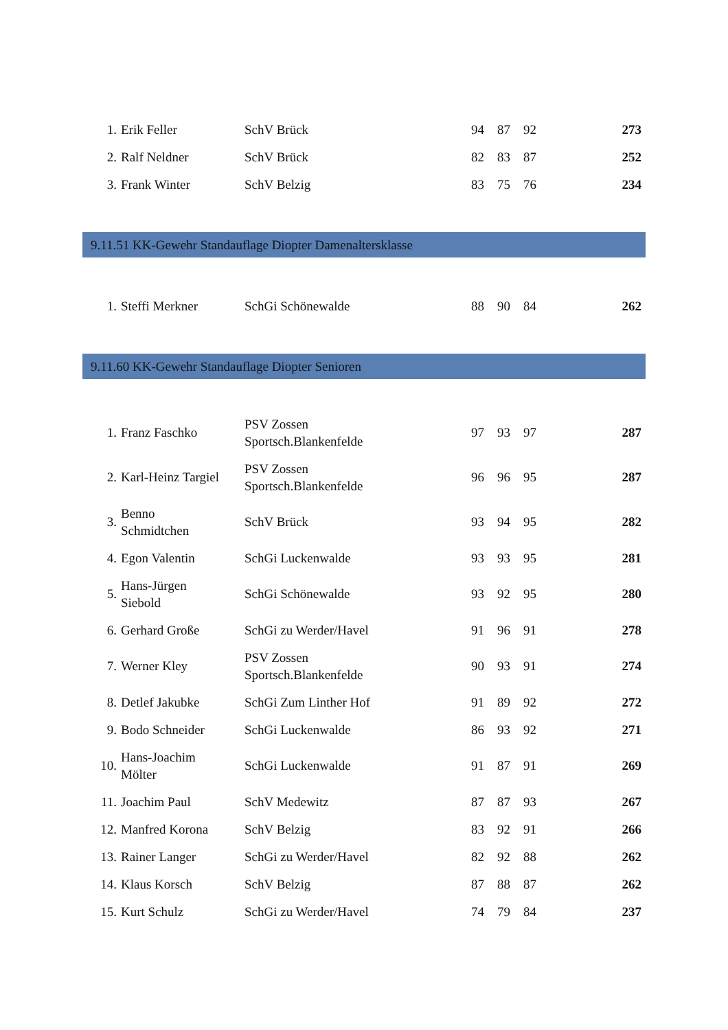| 1. | Erik Feller | SchV Brück | 94 | 87 | 92 | 273 |
| 2. | Ralf Neldner | SchV Brück | 82 | 83 | 87 | 252 |
| 3. | Frank Winter | SchV Belzig | 83 | 75 | 76 | 234 |
9.11.51 KK-Gewehr Standauflage Diopter Damenaltersklasse
| 1. | Steffi Merkner | SchGi Schönewalde | 88 | 90 | 84 | 262 |
9.11.60 KK-Gewehr Standauflage Diopter Senioren
| 1. | Franz Faschko | PSV Zossen Sportsch.Blankenfelde | 97 | 93 | 97 | 287 |
| 2. | Karl-Heinz Targiel | PSV Zossen Sportsch.Blankenfelde | 96 | 96 | 95 | 287 |
| 3. | Benno Schmidtchen | SchV Brück | 93 | 94 | 95 | 282 |
| 4. | Egon Valentin | SchGi Luckenwalde | 93 | 93 | 95 | 281 |
| 5. | Hans-Jürgen Siebold | SchGi Schönewalde | 93 | 92 | 95 | 280 |
| 6. | Gerhard Große | SchGi zu Werder/Havel | 91 | 96 | 91 | 278 |
| 7. | Werner Kley | PSV Zossen Sportsch.Blankenfelde | 90 | 93 | 91 | 274 |
| 8. | Detlef Jakubke | SchGi Zum Linther Hof | 91 | 89 | 92 | 272 |
| 9. | Bodo Schneider | SchGi Luckenwalde | 86 | 93 | 92 | 271 |
| 10. | Hans-Joachim Mölter | SchGi Luckenwalde | 91 | 87 | 91 | 269 |
| 11. | Joachim Paul | SchV Medewitz | 87 | 87 | 93 | 267 |
| 12. | Manfred Korona | SchV Belzig | 83 | 92 | 91 | 266 |
| 13. | Rainer Langer | SchGi zu Werder/Havel | 82 | 92 | 88 | 262 |
| 14. | Klaus Korsch | SchV Belzig | 87 | 88 | 87 | 262 |
| 15. | Kurt Schulz | SchGi zu Werder/Havel | 74 | 79 | 84 | 237 |